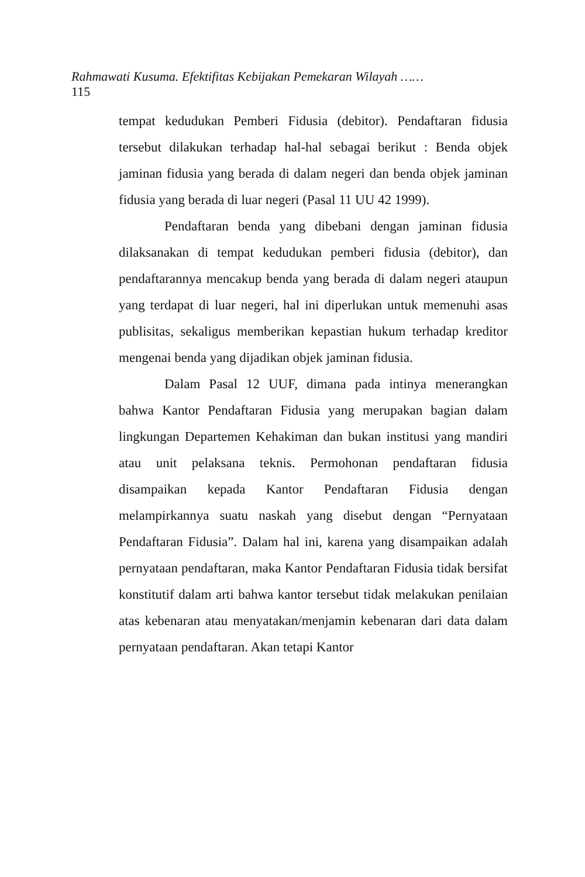Rahmawati Kusuma. Efektifitas Kebijakan Pemekaran Wilayah ……
115
tempat kedudukan Pemberi Fidusia (debitor). Pendaftaran fidusia tersebut dilakukan terhadap hal-hal sebagai berikut : Benda objek jaminan fidusia yang berada di dalam negeri dan benda objek jaminan fidusia yang berada di luar negeri (Pasal 11 UU 42 1999).
Pendaftaran benda yang dibebani dengan jaminan fidusia dilaksanakan di tempat kedudukan pemberi fidusia (debitor), dan pendaftarannya mencakup benda yang berada di dalam negeri ataupun yang terdapat di luar negeri, hal ini diperlukan untuk memenuhi asas publisitas, sekaligus memberikan kepastian hukum terhadap kreditor mengenai benda yang dijadikan objek jaminan fidusia.
Dalam Pasal 12 UUF, dimana pada intinya menerangkan bahwa Kantor Pendaftaran Fidusia yang merupakan bagian dalam lingkungan Departemen Kehakiman dan bukan institusi yang mandiri atau unit pelaksana teknis. Permohonan pendaftaran fidusia disampaikan kepada Kantor Pendaftaran Fidusia dengan melampirkannya suatu naskah yang disebut dengan “Pernyataan Pendaftaran Fidusia”. Dalam hal ini, karena yang disampaikan adalah pernyataan pendaftaran, maka Kantor Pendaftaran Fidusia tidak bersifat konstitutif dalam arti bahwa kantor tersebut tidak melakukan penilaian atas kebenaran atau menyatakan/menjamin kebenaran dari data dalam pernyataan pendaftaran. Akan tetapi Kantor